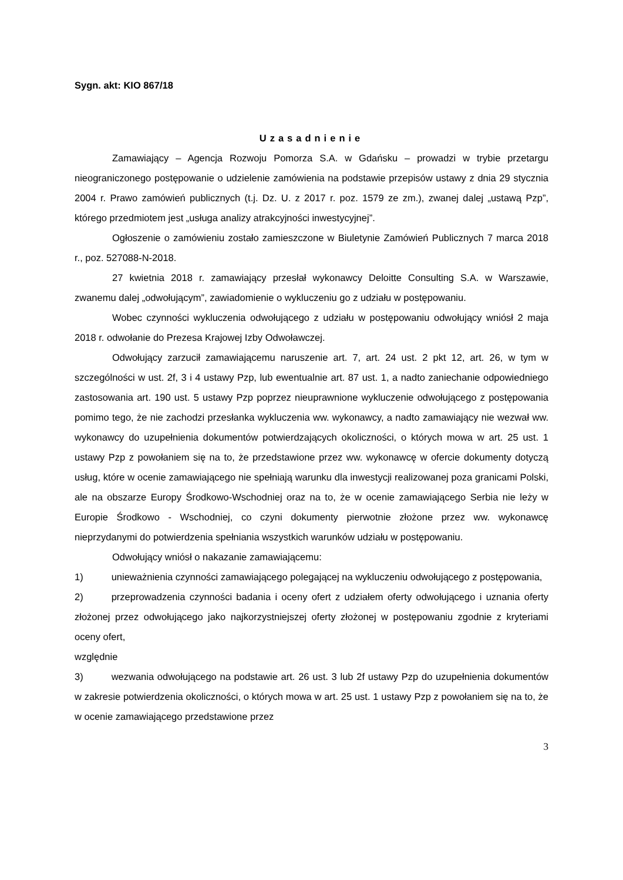Sygn. akt: KIO 867/18
Uzasadnienie
Zamawiający – Agencja Rozwoju Pomorza S.A. w Gdańsku – prowadzi w trybie przetargu nieograniczonego postępowanie o udzielenie zamówienia na podstawie przepisów ustawy z dnia 29 stycznia 2004 r. Prawo zamówień publicznych (t.j. Dz. U. z 2017 r. poz. 1579 ze zm.), zwanej dalej „ustawą Pzp”, którego przedmiotem jest „usługa analizy atrakcyjności inwestycyjnej”.
Ogłoszenie o zamówieniu zostało zamieszczone w Biuletynie Zamówień Publicznych 7 marca 2018 r., poz. 527088-N-2018.
27 kwietnia 2018 r. zamawiający przesłał wykonawcy Deloitte Consulting S.A. w Warszawie, zwanemu dalej „odwołującym”, zawiadomienie o wykluczeniu go z udziału w postępowaniu.
Wobec czynności wykluczenia odwołującego z udziału w postępowaniu odwołujący wniósł 2 maja 2018 r. odwołanie do Prezesa Krajowej Izby Odwoławczej.
Odwołujący zarzucił zamawiającemu naruszenie art. 7, art. 24 ust. 2 pkt 12, art. 26, w tym w szczególności w ust. 2f, 3 i 4 ustawy Pzp, lub ewentualnie art. 87 ust. 1, a nadto zaniechanie odpowiedniego zastosowania art. 190 ust. 5 ustawy Pzp poprzez nieuprawnione wykluczenie odwołującego z postępowania pomimo tego, że nie zachodzi przesłanka wykluczenia ww. wykonawcy, a nadto zamawiający nie wezwał ww. wykonawcy do uzupełnienia dokumentów potwierdzających okoliczności, o których mowa w art. 25 ust. 1 ustawy Pzp z powołaniem się na to, że przedstawione przez ww. wykonawcę w ofercie dokumenty dotyczą usług, które w ocenie zamawiającego nie spełniają warunku dla inwestycji realizowanej poza granicami Polski, ale na obszarze Europy Środkowo-Wschodniej oraz na to, że w ocenie zamawiającego Serbia nie leży w Europie Środkowo - Wschodniej, co czyni dokumenty pierwotnie złożone przez ww. wykonawcę nieprzydanymi do potwierdzenia spełniania wszystkich warunków udziału w postępowaniu.
Odwołujący wniósł o nakazanie zamawiającemu:
1) unieważnienia czynności zamawiającego polegającej na wykluczeniu odwołującego z postępowania,
2) przeprowadzenia czynności badania i oceny ofert z udziałem oferty odwołującego i uznania oferty złożonej przez odwołującego jako najkorzystniejszej oferty złożonej w postępowaniu zgodnie z kryteriami oceny ofert,
względnie
3) wezwania odwołującego na podstawie art. 26 ust. 3 lub 2f ustawy Pzp do uzupełnienia dokumentów w zakresie potwierdzenia okoliczności, o których mowa w art. 25 ust. 1 ustawy Pzp z powołaniem się na to, że w ocenie zamawiającego przedstawione przez
3